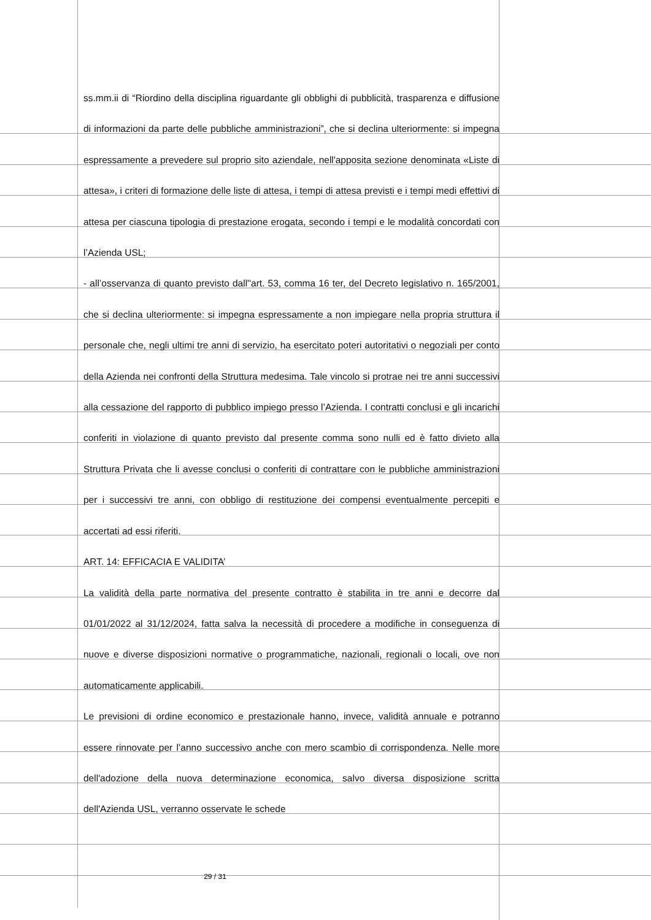ss.mm.ii di “Riordino della disciplina riguardante gli obblighi di pubblicità, trasparenza e diffusione di informazioni da parte delle pubbliche amministrazioni”, che si declina ulteriormente: si impegna espressamente a prevedere sul proprio sito aziendale, nell'apposita sezione denominata «Liste di attesa», i criteri di formazione delle liste di attesa, i tempi di attesa previsti e i tempi medi effettivi di attesa per ciascuna tipologia di prestazione erogata, secondo i tempi e le modalità concordati con l’Azienda USL;
- all’osservanza di quanto previsto dall''art. 53, comma 16 ter, del Decreto legislativo n. 165/2001, che si declina ulteriormente: si impegna espressamente a non impiegare nella propria struttura il personale che, negli ultimi tre anni di servizio, ha esercitato poteri autoritativi o negoziali per conto della Azienda nei confronti della Struttura medesima. Tale vincolo si protrae nei tre anni successivi alla cessazione del rapporto di pubblico impiego presso l’Azienda. I contratti conclusi e gli incarichi conferiti in violazione di quanto previsto dal presente comma sono nulli ed è fatto divieto alla Struttura Privata che li avesse conclusi o conferiti di contrattare con le pubbliche amministrazioni per i successivi tre anni, con obbligo di restituzione dei compensi eventualmente percepiti e accertati ad essi riferiti.
ART. 14: EFFICACIA E VALIDITA’
La validità della parte normativa del presente contratto è stabilita in tre anni e decorre dal 01/01/2022 al 31/12/2024, fatta salva la necessità di procedere a modifiche in conseguenza di nuove e diverse disposizioni normative o programmatiche, nazionali, regionali o locali, ove non automaticamente applicabili.
Le previsioni di ordine economico e prestazionale hanno, invece, validità annuale e potranno essere rinnovate per l’anno successivo anche con mero scambio di corrispondenza. Nelle more dell'adozione della nuova determinazione economica, salvo diversa disposizione scritta dell'Azienda USL, verranno osservate le schede
29 / 31